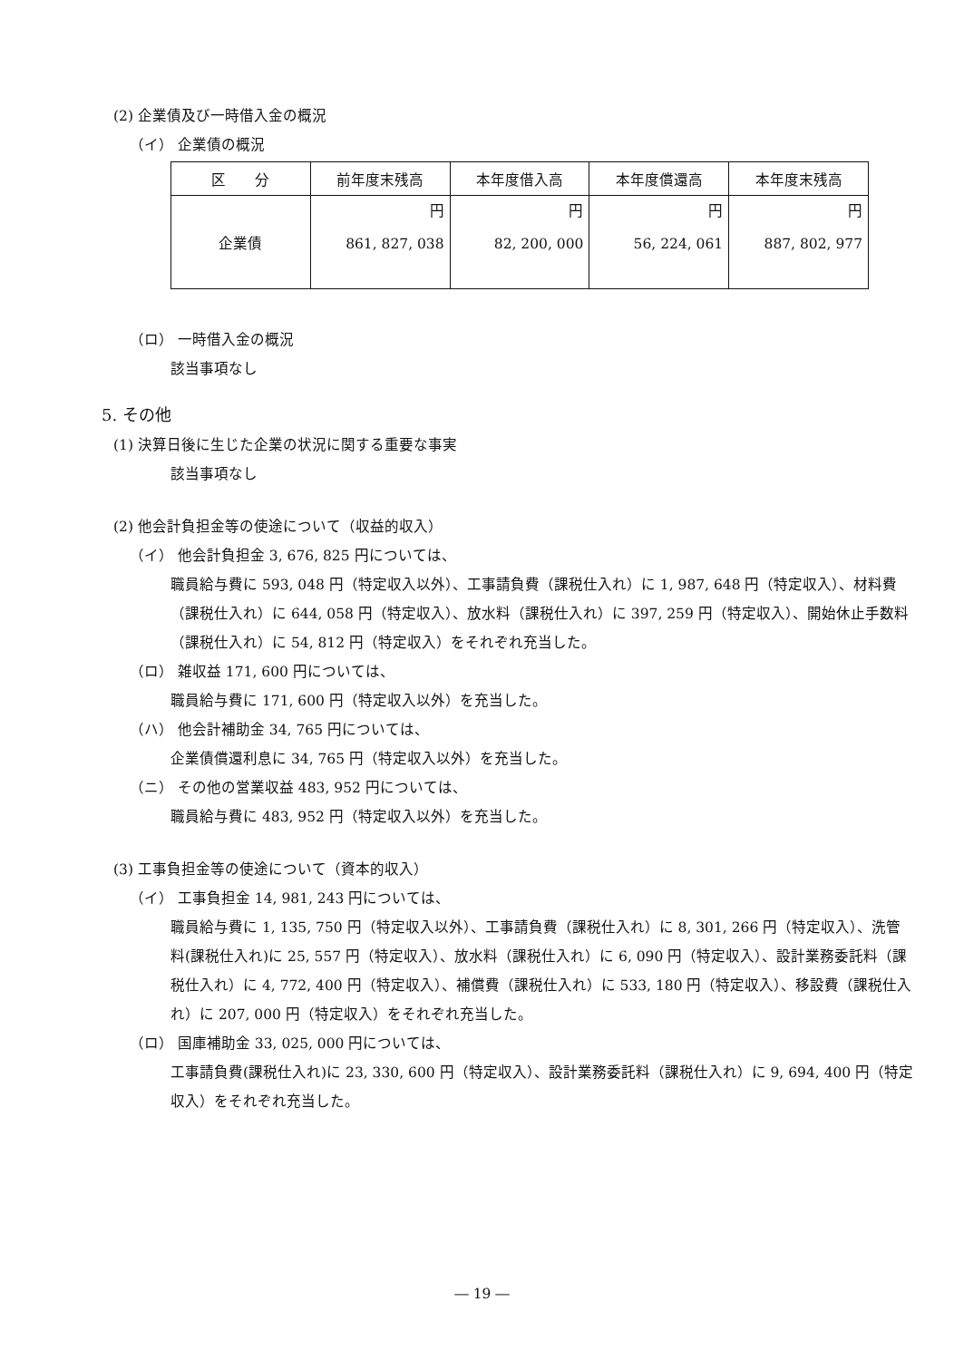(2) 企業債及び一時借入金の概況
（イ） 企業債の概況
| 区 分 | 前年度末残高 | 本年度借入高 | 本年度償還高 | 本年度末残高 |
| --- | --- | --- | --- | --- |
| 企業債 | 円 861, 827, 038 | 円 82, 200, 000 | 円 56, 224, 061 | 円 887, 802, 977 |
（ロ） 一時借入金の概況
該当事項なし
5. その他
(1) 決算日後に生じた企業の状況に関する重要な事実
該当事項なし
(2) 他会計負担金等の使途について（収益的収入）
（イ） 他会計負担金 3, 676, 825 円については、
職員給与費に 593, 048 円（特定収入以外）、工事請負費（課税仕入れ）に 1, 987, 648 円（特定収入）、材料費（課税仕入れ）に 644, 058 円（特定収入）、放水料（課税仕入れ）に 397, 259 円（特定収入）、開始休止手数料（課税仕入れ）に 54, 812 円（特定収入）をそれぞれ充当した。
（ロ） 雑収益 171, 600 円については、
職員給与費に 171, 600 円（特定収入以外）を充当した。
（ハ） 他会計補助金 34, 765 円については、
企業債償還利息に 34, 765 円（特定収入以外）を充当した。
（ニ） その他の営業収益 483, 952 円については、
職員給与費に 483, 952 円（特定収入以外）を充当した。
(3) 工事負担金等の使途について（資本的収入）
（イ） 工事負担金 14, 981, 243 円については、
職員給与費に 1, 135, 750 円（特定収入以外）、工事請負費（課税仕入れ）に 8, 301, 266 円（特定収入）、洗管料(課税仕入れ)に 25, 557 円（特定収入）、放水料（課税仕入れ）に 6, 090 円（特定収入）、設計業務委託料（課税仕入れ）に 4, 772, 400 円（特定収入）、補償費（課税仕入れ）に 533, 180 円（特定収入）、移設費（課税仕入れ）に 207, 000 円（特定収入）をそれぞれ充当した。
（ロ） 国庫補助金 33, 025, 000 円については、
工事請負費(課税仕入れ)に 23, 330, 600 円（特定収入）、設計業務委託料（課税仕入れ）に 9, 694, 400 円（特定収入）をそれぞれ充当した。
― 19 ―